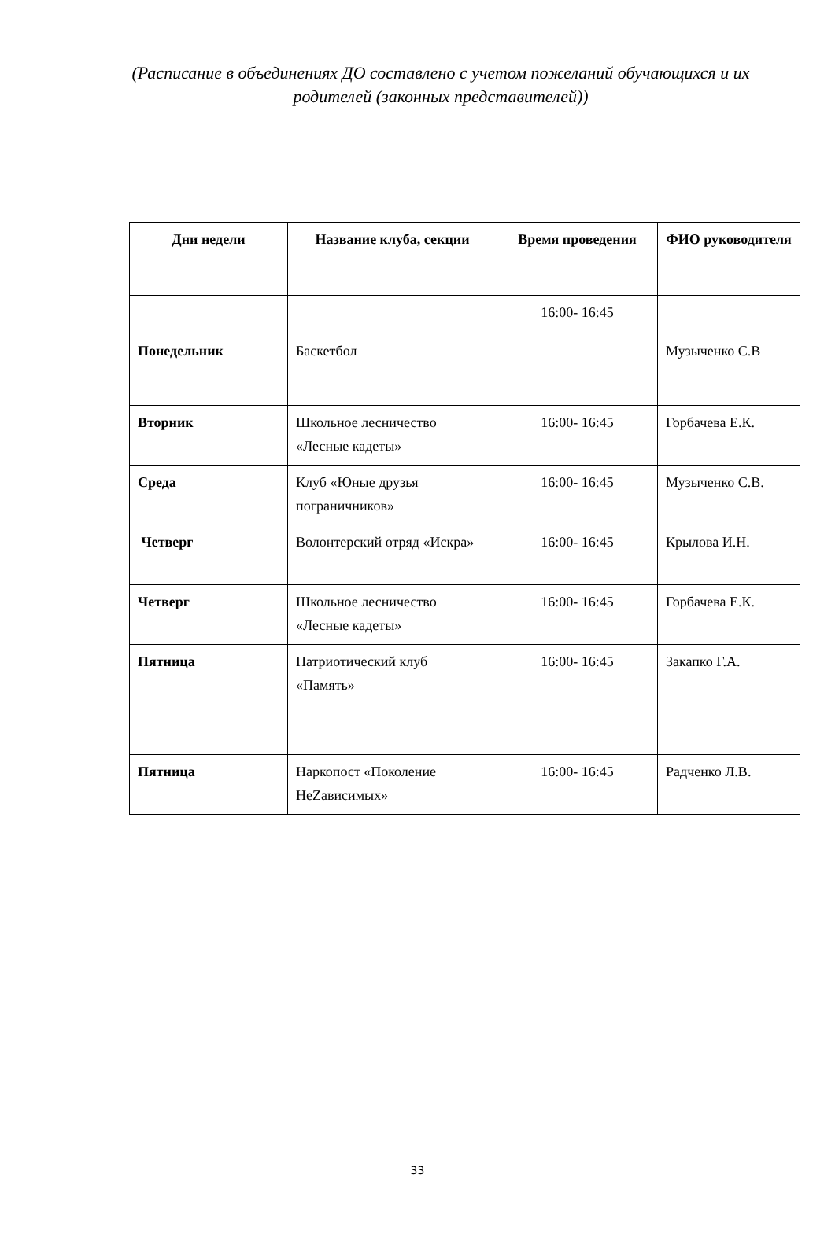(Расписание в объединениях ДО составлено с учетом пожеланий обучающихся и их родителей (законных представителей))
| Дни недели | Название клуба, секции | Время проведения | ФИО руководителя |
| --- | --- | --- | --- |
| Понедельник | Баскетбол | 16:00- 16:45 | Музыченко С.В |
| Вторник | Школьное лесничество «Лесные кадеты» | 16:00- 16:45 | Горбачева Е.К. |
| Среда | Клуб «Юные друзья пограничников» | 16:00- 16:45 | Музыченко С.В. |
| Четверг | Волонтерский отряд «Искра» | 16:00- 16:45 | Крылова И.Н. |
| Четверг | Школьное лесничество «Лесные кадеты» | 16:00- 16:45 | Горбачева Е.К. |
| Пятница | Патриотический клуб «Память» | 16:00- 16:45 | Закапко Г.А. |
| Пятница | Наркопост «Поколение НеZависимых» | 16:00- 16:45 | Радченко Л.В. |
33